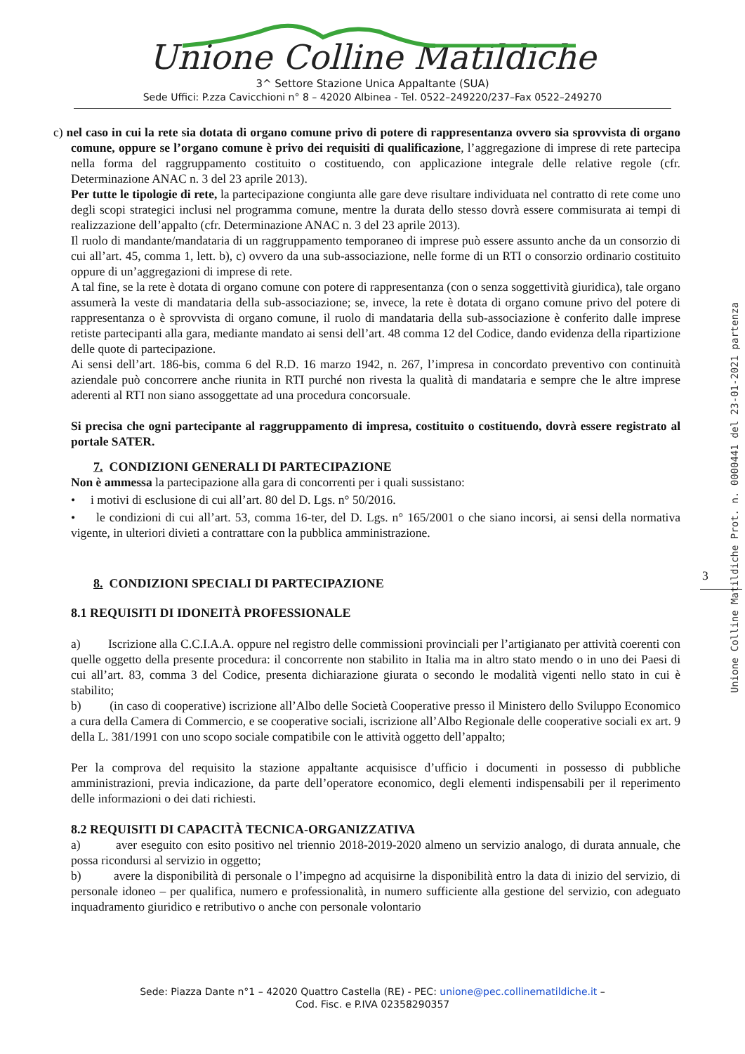Unione Colline Matildiche
3^ Settore Stazione Unica Appaltante (SUA)
Sede Uffici: P.zza Cavicchioni n° 8 – 42020 Albinea - Tel. 0522–249220/237–Fax 0522–249270
c) nel caso in cui la rete sia dotata di organo comune privo di potere di rappresentanza ovvero sia sprovvista di organo comune, oppure se l’organo comune è privo dei requisiti di qualificazione, l’aggregazione di imprese di rete partecipa nella forma del raggruppamento costituito o costituendo, con applicazione integrale delle relative regole (cfr. Determinazione ANAC n. 3 del 23 aprile 2013).
Per tutte le tipologie di rete, la partecipazione congiunta alle gare deve risultare individuata nel contratto di rete come uno degli scopi strategici inclusi nel programma comune, mentre la durata dello stesso dovrà essere commisurata ai tempi di realizzazione dell’appalto (cfr. Determinazione ANAC n. 3 del 23 aprile 2013).
Il ruolo di mandante/mandataria di un raggruppamento temporaneo di imprese può essere assunto anche da un consorzio di cui all’art. 45, comma 1, lett. b), c) ovvero da una sub-associazione, nelle forme di un RTI o consorzio ordinario costituito oppure di un’aggregazioni di imprese di rete.
A tal fine, se la rete è dotata di organo comune con potere di rappresentanza (con o senza soggettività giuridica), tale organo assumerà la veste di mandataria della sub-associazione; se, invece, la rete è dotata di organo comune privo del potere di rappresentanza o è sprovvista di organo comune, il ruolo di mandataria della sub-associazione è conferito dalle imprese retiste partecipanti alla gara, mediante mandato ai sensi dell’art. 48 comma 12 del Codice, dando evidenza della ripartizione delle quote di partecipazione.
Ai sensi dell’art. 186-bis, comma 6 del R.D. 16 marzo 1942, n. 267, l’impresa in concordato preventivo con continuità aziendale può concorrere anche riunita in RTI purché non rivesta la qualità di mandataria e sempre che le altre imprese aderenti al RTI non siano assoggettate ad una procedura concorsuale.
Si precisa che ogni partecipante al raggruppamento di impresa, costituito o costituendo, dovrà essere registrato al portale SATER.
7. CONDIZIONI GENERALI DI PARTECIPAZIONE
Non è ammessa la partecipazione alla gara di concorrenti per i quali sussistano:
• i motivi di esclusione di cui all’art. 80 del D. Lgs. n° 50/2016.
• le condizioni di cui all’art. 53, comma 16-ter, del D. Lgs. n° 165/2001 o che siano incorsi, ai sensi della normativa vigente, in ulteriori divieti a contrattare con la pubblica amministrazione.
8. CONDIZIONI SPECIALI DI PARTECIPAZIONE
8.1 REQUISITI DI IDONEITÀ PROFESSIONALE
a) Iscrizione alla C.C.I.A.A. oppure nel registro delle commissioni provinciali per l’artigianato per attività coerenti con quelle oggetto della presente procedura: il concorrente non stabilito in Italia ma in altro stato mendo o in uno dei Paesi di cui all’art. 83, comma 3 del Codice, presenta dichiarazione giurata o secondo le modalità vigenti nello stato in cui è stabilito;
b) (in caso di cooperative) iscrizione all’Albo delle Società Cooperative presso il Ministero dello Sviluppo Economico a cura della Camera di Commercio, e se cooperative sociali, iscrizione all’Albo Regionale delle cooperative sociali ex art. 9 della L. 381/1991 con uno scopo sociale compatibile con le attività oggetto dell’appalto;
Per la comprova del requisito la stazione appaltante acquisisce d’ufficio i documenti in possesso di pubbliche amministrazioni, previa indicazione, da parte dell’operatore economico, degli elementi indispensabili per il reperimento delle informazioni o dei dati richiesti.
8.2 REQUISITI DI CAPACITÀ TECNICA-ORGANIZZATIVA
a) aver eseguito con esito positivo nel triennio 2018-2019-2020 almeno un servizio analogo, di durata annuale, che possa ricondursi al servizio in oggetto;
b) avere la disponibilità di personale o l’impegno ad acquisirne la disponibilità entro la data di inizio del servizio, di personale idoneo – per qualifica, numero e professionalità, in numero sufficiente alla gestione del servizio, con adeguato inquadramento giuridico e retributivo o anche con personale volontario
3
Unione Colline Matildiche Prot. n. 0000441 del 23-01-2021 partenza
Sede: Piazza Dante n°1 – 42020 Quattro Castella (RE) - PEC: unione@pec.collinematildiche.it –
Cod. Fisc. e P.IVA 02358290357